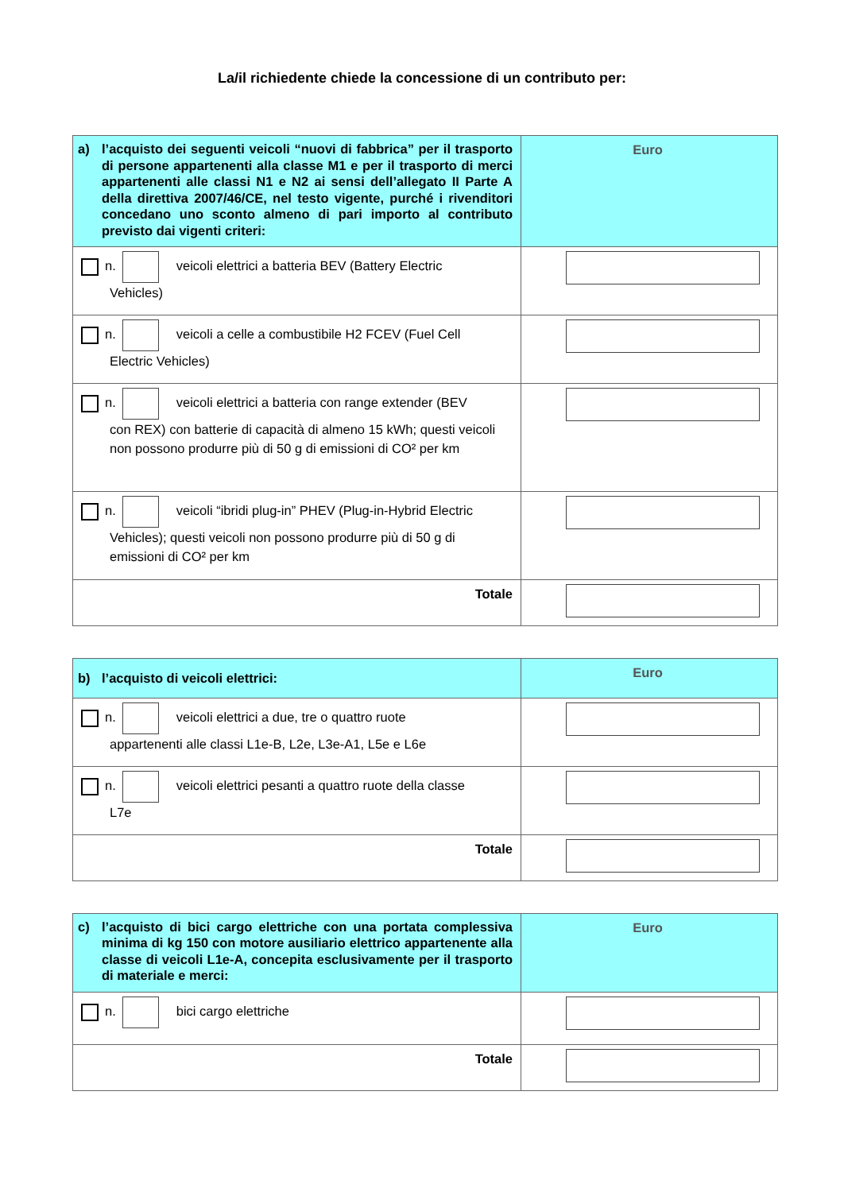La/il richiedente chiede la concessione di un contributo per:
| a) l’acquisto dei seguenti veicoli “nuovi di fabbrica” per il trasporto di persone appartenenti alla classe M1 e per il trasporto di merci appartenenti alle classi N1 e N2 ai sensi dell’allegato II Parte A della direttiva 2007/46/CE, nel testo vigente, purché i rivenditori concedano uno sconto almeno di pari importo al contributo previsto dai vigenti criteri: | Euro |
| --- | --- |
| n. veicoli elettrici a batteria BEV (Battery Electric Vehicles) | |
| n. veicoli a celle a combustibile H2 FCEV (Fuel Cell Electric Vehicles) | |
| n. veicoli elettrici a batteria con range extender (BEV con REX) con batterie di capacità di almeno 15 kWh; questi veicoli non possono produrre più di 50 g di emissioni di CO² per km | |
| n. veicoli “ibridi plug-in” PHEV (Plug-in-Hybrid Electric Vehicles); questi veicoli non possono produrre più di 50 g di emissioni di CO² per km | |
| Totale | |
| b) l’acquisto di veicoli elettrici: | Euro |
| --- | --- |
| n. veicoli elettrici a due, tre o quattro ruote appartenenti alle classi L1e-B, L2e, L3e-A1, L5e e L6e | |
| n. veicoli elettrici pesanti a quattro ruote della classe L7e | |
| Totale | |
| c) l’acquisto di bici cargo elettriche con una portata complessiva minima di kg 150 con motore ausiliario elettrico appartenente alla classe di veicoli L1e-A, concepita esclusivamente per il trasporto di materiale e merci: | Euro |
| --- | --- |
| n. bici cargo elettriche | |
| Totale | |